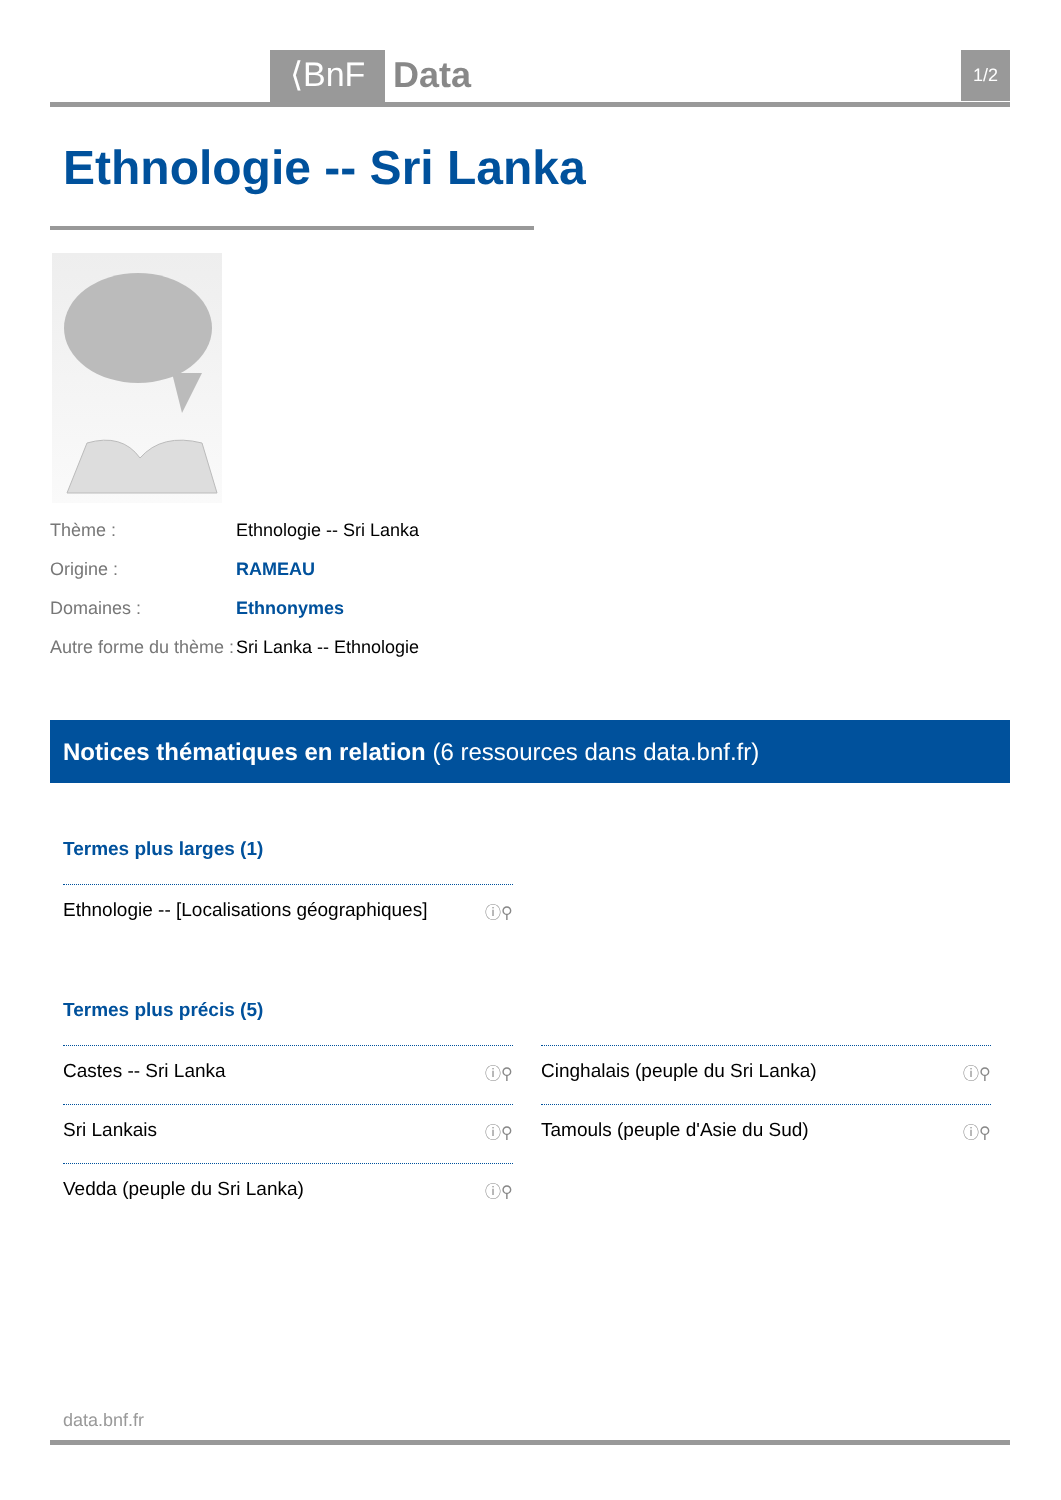⟨BnF Data 1/2
Ethnologie -- Sri Lanka
Thème : Ethnologie -- Sri Lanka
Origine : RAMEAU
Domaines : Ethnonymes
Autre forme du thème : Sri Lanka -- Ethnologie
Notices thématiques en relation (6 ressources dans data.bnf.fr)
Termes plus larges (1)
Ethnologie -- [Localisations géographiques] ⓘ⚲
Termes plus précis (5)
Castes -- Sri Lanka ⓘ⚲
Cinghalais (peuple du Sri Lanka) ⓘ⚲
Sri Lankais ⓘ⚲
Tamouls (peuple d'Asie du Sud) ⓘ⚲
Vedda (peuple du Sri Lanka) ⓘ⚲
data.bnf.fr